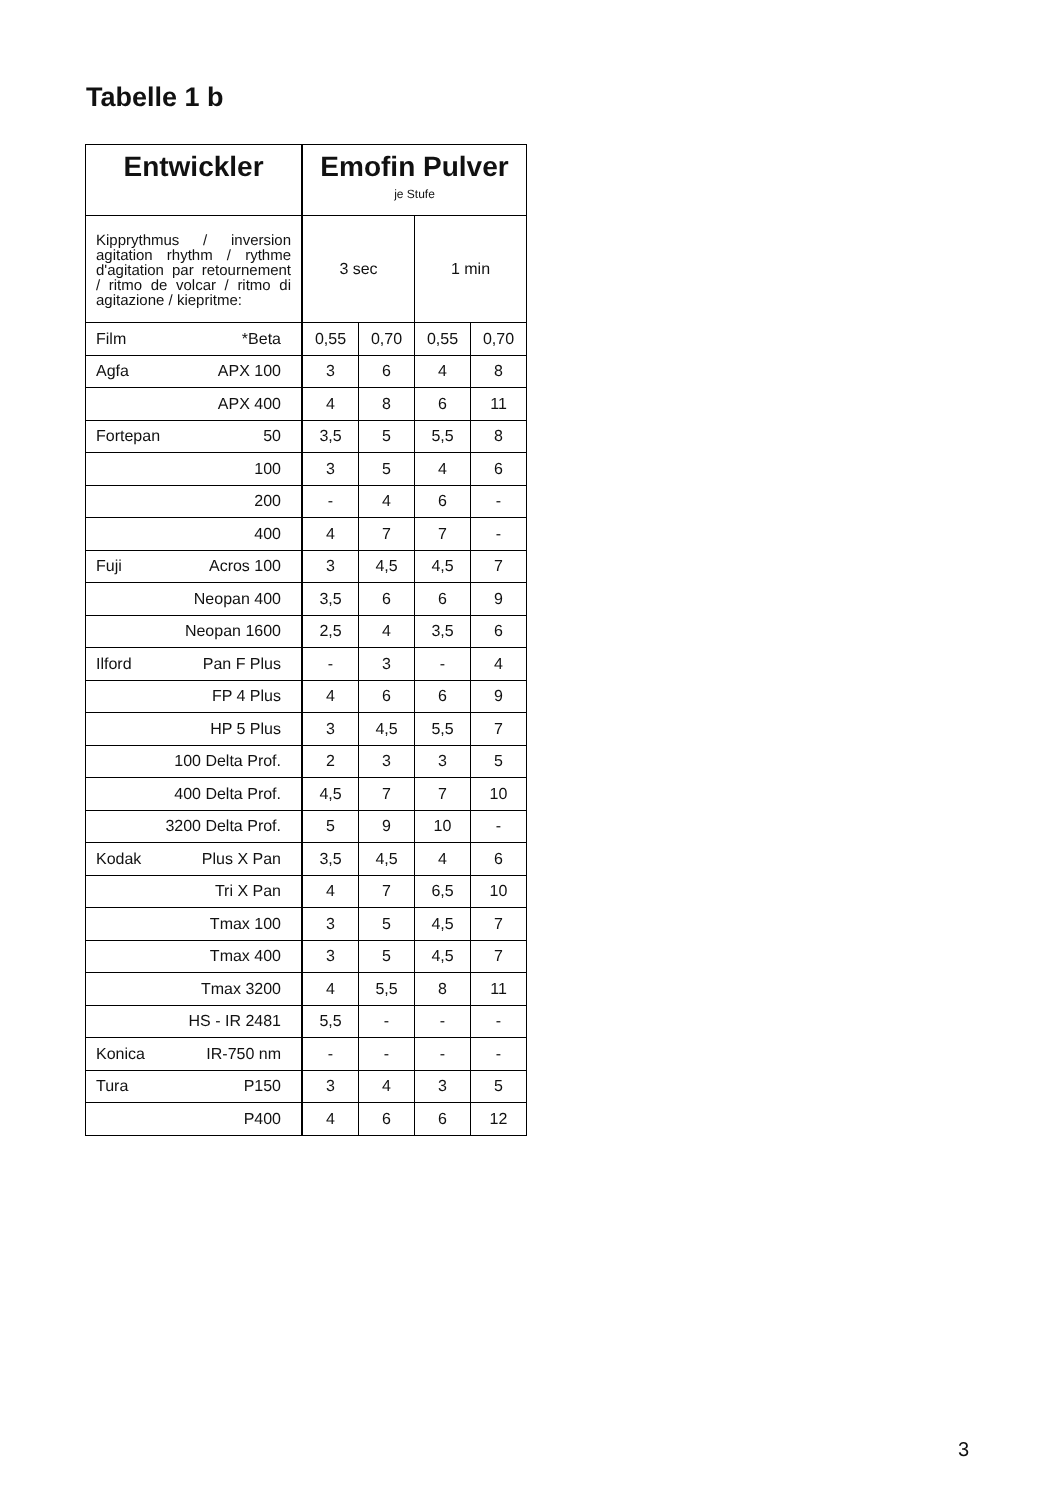Tabelle 1 b
| Entwickler | Emofin Pulver je Stufe | | | |
| --- | --- | --- | --- | --- |
| Kipprythmus / inversion agitation rhythm / rythme d'agitation par retournement / ritmo de volcar / ritmo di agitazione / kiepritme: | 3 sec | | 1 min | |
| Film *Beta | 0,55 | 0,70 | 0,55 | 0,70 |
| Agfa APX 100 | 3 | 6 | 4 | 8 |
| APX 400 | 4 | 8 | 6 | 11 |
| Fortepan 50 | 3,5 | 5 | 5,5 | 8 |
| 100 | 3 | 5 | 4 | 6 |
| 200 | - | 4 | 6 | - |
| 400 | 4 | 7 | 7 | - |
| Fuji Acros 100 | 3 | 4,5 | 4,5 | 7 |
| Neopan 400 | 3,5 | 6 | 6 | 9 |
| Neopan 1600 | 2,5 | 4 | 3,5 | 6 |
| Ilford Pan F Plus | - | 3 | - | 4 |
| FP 4 Plus | 4 | 6 | 6 | 9 |
| HP 5 Plus | 3 | 4,5 | 5,5 | 7 |
| 100 Delta Prof. | 2 | 3 | 3 | 5 |
| 400 Delta Prof. | 4,5 | 7 | 7 | 10 |
| 3200 Delta Prof. | 5 | 9 | 10 | - |
| Kodak Plus X Pan | 3,5 | 4,5 | 4 | 6 |
| Tri X Pan | 4 | 7 | 6,5 | 10 |
| Tmax 100 | 3 | 5 | 4,5 | 7 |
| Tmax 400 | 3 | 5 | 4,5 | 7 |
| Tmax 3200 | 4 | 5,5 | 8 | 11 |
| HS - IR 2481 | 5,5 | - | - | - |
| Konica IR-750 nm | - | - | - | - |
| Tura P150 | 3 | 4 | 3 | 5 |
| P400 | 4 | 6 | 6 | 12 |
3